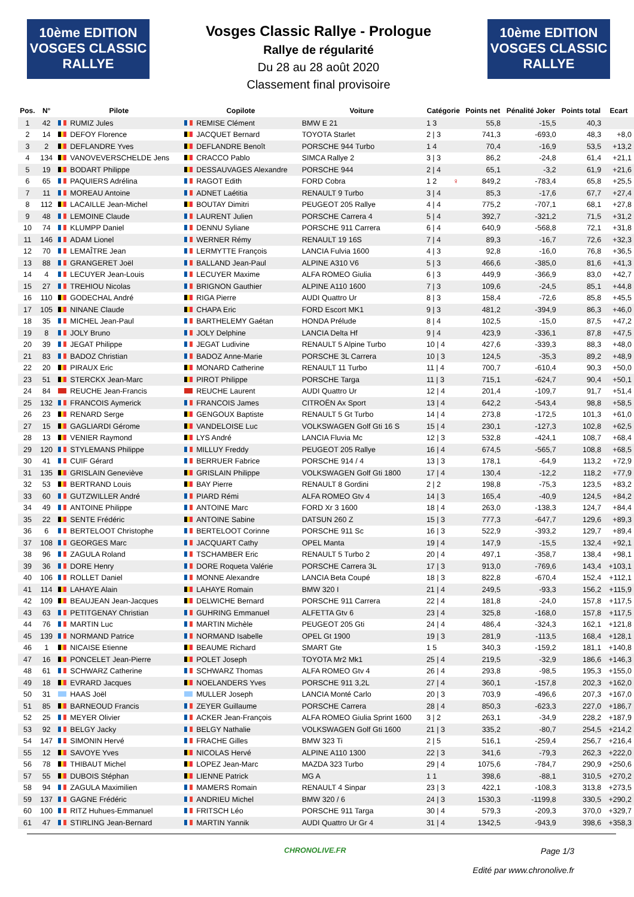10ème EDITION
VOSGES CLASSIC
RALLYE
Vosges Classic Rallye - Prologue
Rallye de régularité
Du 28 au 28 août 2020
Classement final provisoire
10ème EDITION
VOSGES CLASSIC
RALLYE
| Pos. | N° | Pilote | Copilote | Voiture | Catégorie | | Points net | Pénalité Joker | Points total | Ecart |
| --- | --- | --- | --- | --- | --- | --- | --- | --- | --- | --- |
| 1 | 42 | RUMIZ Jules | REMISE Clément | BMW E 21 | 1 3 | | 55,8 | -15,5 | 40,3 | |
| 2 | 14 | DEFOY Florence | JACQUET Bernard | TOYOTA Starlet | 2 / 3 | | 741,3 | -693,0 | 48,3 | +8,0 |
| 3 | 2 | DEFLANDRE Yves | DEFLANDRE Benoît | PORSCHE 944 Turbo | 1 4 | | 70,4 | -16,9 | 53,5 | +13,2 |
| 4 | 134 | VANOVEVERSCHELDE Jens | CRACCO Pablo | SIMCA Rallye 2 | 3 / 3 | | 86,2 | -24,8 | 61,4 | +21,1 |
| 5 | 19 | BODART Philippe | DESSAUVAGES Alexandre | PORSCHE 944 | 2 / 4 | | 65,1 | -3,2 | 61,9 | +21,6 |
| 6 | 65 | PAQUIERS Adrélina | RAGOT Edith | FORD Cobra | 1 2 | ♀ | 849,2 | -783,4 | 65,8 | +25,5 |
| 7 | 11 | MOREAU Antoine | ADNET Laétitia | RENAULT 9 Turbo | 3 / 4 | | 85,3 | -17,6 | 67,7 | +27,4 |
| 8 | 112 | LACAILLE Jean-Michel | BOUTAY Dimitri | PEUGEOT 205 Rallye | 4 / 4 | | 775,2 | -707,1 | 68,1 | +27,8 |
| 9 | 48 | LEMOINE Claude | LAURENT Julien | PORSCHE Carrera 4 | 5 / 4 | | 392,7 | -321,2 | 71,5 | +31,2 |
| 10 | 74 | KLUMPP Daniel | DENNU Syliane | PORSCHE 911 Carrera | 6 / 4 | | 640,9 | -568,8 | 72,1 | +31,8 |
| 11 | 146 | ADAM Lionel | WERNER Rémy | RENAULT 19 16S | 7 / 4 | | 89,3 | -16,7 | 72,6 | +32,3 |
| 12 | 70 | LEMAÎTRE Jean | LERMYTTE François | LANCIA Fulvia 1600 | 4 / 3 | | 92,8 | -16,0 | 76,8 | +36,5 |
| 13 | 88 | GRANGERET Joël | BALLAND Jean-Paul | ALPINE A310 V6 | 5 / 3 | | 466,6 | -385,0 | 81,6 | +41,3 |
| 14 | 4 | LECUYER Jean-Louis | LECUYER Maxime | ALFA ROMEO Giulia | 6 / 3 | | 449,9 | -366,9 | 83,0 | +42,7 |
| 15 | 27 | TREHIOU Nicolas | BRIGNON Gauthier | ALPINE A110 1600 | 7 / 3 | | 109,6 | -24,5 | 85,1 | +44,8 |
| 16 | 110 | GODECHAL André | RIGA Pierre | AUDI Quattro Ur | 8 / 3 | | 158,4 | -72,6 | 85,8 | +45,5 |
| 17 | 105 | NINANE Claude | CHAPA Eric | FORD Escort MK1 | 9 / 3 | | 481,2 | -394,9 | 86,3 | +46,0 |
| 18 | 35 | MICHEL Jean-Paul | BARTHELEMY Gaétan | HONDA Prélude | 8 / 4 | | 102,5 | -15,0 | 87,5 | +47,2 |
| 19 | 8 | JOLY Bruno | JOLY Delphine | LANCIA Delta Hf | 9 / 4 | | 423,9 | -336,1 | 87,8 | +47,5 |
| 20 | 39 | JEGAT Philippe | JEGAT Ludivine | RENAULT 5 Alpine Turbo | 10 / 4 | | 427,6 | -339,3 | 88,3 | +48,0 |
| 21 | 83 | BADOZ Christian | BADOZ Anne-Marie | PORSCHE 3L Carrera | 10 / 3 | | 124,5 | -35,3 | 89,2 | +48,9 |
| 22 | 20 | PIRAUX Eric | MONARD Catherine | RENAULT 11 Turbo | 11 / 4 | | 700,7 | -610,4 | 90,3 | +50,0 |
| 23 | 51 | STERCKX Jean-Marc | PIROT Philippe | PORSCHE Targa | 11 / 3 | | 715,1 | -624,7 | 90,4 | +50,1 |
| 24 | 84 | REUCHE Jean-Francis | REUCHE Laurent | AUDI Quattro Ur | 12 / 4 | | 201,4 | -109,7 | 91,7 | +51,4 |
| 25 | 132 | FRANCOIS Aymerick | FRANCOIS James | CITROËN Ax Sport | 13 / 4 | | 642,2 | -543,4 | 98,8 | +58,5 |
| 26 | 23 | RENARD Serge | GENGOUX Baptiste | RENAULT 5 Gt Turbo | 14 / 4 | | 273,8 | -172,5 | 101,3 | +61,0 |
| 27 | 15 | GAGLIARDI Gérome | VANDELOISE Luc | VOLKSWAGEN Golf Gti 16 S | 15 / 4 | | 230,1 | -127,3 | 102,8 | +62,5 |
| 28 | 13 | VENIER Raymond | LYS André | LANCIA Fluvia Mc | 12 / 3 | | 532,8 | -424,1 | 108,7 | +68,4 |
| 29 | 120 | STYLEMANS Philippe | MILLUY Freddy | PEUGEOT 205 Rallye | 16 / 4 | | 674,5 | -565,7 | 108,8 | +68,5 |
| 30 | 41 | CUIF Gérard | BERRUER Fabrice | PORSCHE 914 / 4 | 13 / 3 | | 178,1 | -64,9 | 113,2 | +72,9 |
| 31 | 135 | GRISLAIN Geneviève | GRISLAIN Philippe | VOLKSWAGEN Golf Gti 1800 | 17 / 4 | | 130,4 | -12,2 | 118,2 | +77,9 |
| 32 | 53 | BERTRAND Louis | BAY Pierre | RENAULT 8 Gordini | 2 / 2 | | 198,8 | -75,3 | 123,5 | +83,2 |
| 33 | 60 | GUTZWILLER André | PIARD Rémi | ALFA ROMEO Gtv 4 | 14 / 3 | | 165,4 | -40,9 | 124,5 | +84,2 |
| 34 | 49 | ANTOINE Philippe | ANTOINE Marc | FORD Xr 3 1600 | 18 / 4 | | 263,0 | -138,3 | 124,7 | +84,4 |
| 35 | 22 | SENTE Frédéric | ANTOINE Sabine | DATSUN 260 Z | 15 / 3 | | 777,3 | -647,7 | 129,6 | +89,3 |
| 36 | 6 | BERTELOOT Christophe | BERTELOOT Corinne | PORSCHE 911 Sc | 16 / 3 | | 522,9 | -393,2 | 129,7 | +89,4 |
| 37 | 108 | GEORGES Marc | JACQUART Cathy | OPEL Manta | 19 / 4 | | 147,9 | -15,5 | 132,4 | +92,1 |
| 38 | 96 | ZAGULA Roland | TSCHAMBER Eric | RENAULT 5 Turbo 2 | 20 / 4 | | 497,1 | -358,7 | 138,4 | +98,1 |
| 39 | 36 | DORE Henry | DORE Roqueta Valérie | PORSCHE Carrera 3L | 17 / 3 | | 913,0 | -769,6 | 143,4 | +103,1 |
| 40 | 106 | ROLLET Daniel | MONNE Alexandre | LANCIA Beta Coupé | 18 / 3 | | 822,8 | -670,4 | 152,4 | +112,1 |
| 41 | 114 | LAHAYE Alain | LAHAYE Romain | BMW 320 I | 21 / 4 | | 249,5 | -93,3 | 156,2 | +115,9 |
| 42 | 109 | BEAUJEAN Jean-Jacques | DELWICHE Bernard | PORSCHE 911 Carrera | 22 / 4 | | 181,8 | -24,0 | 157,8 | +117,5 |
| 43 | 63 | PETITGENAY Christian | GUHRING Emmanuel | ALFETTA Gtv 6 | 23 / 4 | | 325,8 | -168,0 | 157,8 | +117,5 |
| 44 | 76 | MARTIN Luc | MARTIN Michèle | PEUGEOT 205 Gti | 24 / 4 | | 486,4 | -324,3 | 162,1 | +121,8 |
| 45 | 139 | NORMAND Patrice | NORMAND Isabelle | OPEL Gt 1900 | 19 / 3 | | 281,9 | -113,5 | 168,4 | +128,1 |
| 46 | 1 | NICAISE Etienne | BEAUME Richard | SMART Gte | 1 5 | | 340,3 | -159,2 | 181,1 | +140,8 |
| 47 | 16 | PONCELET Jean-Pierre | POLET Joseph | TOYOTA Mr2 Mk1 | 25 / 4 | | 219,5 | -32,9 | 186,6 | +146,3 |
| 48 | 61 | SCHWARZ Catherine | SCHWARZ Thomas | ALFA ROMEO Gtv 4 | 26 / 4 | | 293,8 | -98,5 | 195,3 | +155,0 |
| 49 | 18 | EVRARD Jacques | NOELANDERS Yves | PORSCHE 911 3,2L | 27 / 4 | | 360,1 | -157,8 | 202,3 | +162,0 |
| 50 | 31 | HAAS Joël | MULLER Joseph | LANCIA Monté Carlo | 20 / 3 | | 703,9 | -496,6 | 207,3 | +167,0 |
| 51 | 85 | BARNEOUD Francis | ZEYER Guillaume | PORSCHE Carrera | 28 / 4 | | 850,3 | -623,3 | 227,0 | +186,7 |
| 52 | 25 | MEYER Olivier | ACKER Jean-François | ALFA ROMEO Giulia Sprint 1600 | 3 / 2 | | 263,1 | -34,9 | 228,2 | +187,9 |
| 53 | 92 | BELGY Jacky | BELGY Nathalie | VOLKSWAGEN Golf Gti 1600 | 21 / 3 | | 335,2 | -80,7 | 254,5 | +214,2 |
| 54 | 147 | SIMONIN Hervé | FRACHE Gilles | BMW 323 Ti | 2 / 5 | | 516,1 | -259,4 | 256,7 | +216,4 |
| 55 | 12 | SAVOYE Yves | NICOLAS Hervé | ALPINE A110 1300 | 22 / 3 | | 341,6 | -79,3 | 262,3 | +222,0 |
| 56 | 78 | THIBAUT Michel | LOPEZ Jean-Marc | MAZDA 323 Turbo | 29 / 4 | | 1075,6 | -784,7 | 290,9 | +250,6 |
| 57 | 55 | DUBOIS Stéphan | LIENNE Patrick | MG A | 1 1 | | 398,6 | -88,1 | 310,5 | +270,2 |
| 58 | 94 | ZAGULA Maximilien | MAMERS Romain | RENAULT 4 Sinpar | 23 / 3 | | 422,1 | -108,3 | 313,8 | +273,5 |
| 59 | 137 | GAGNE Frédéric | ANDRIEU Michel | BMW 320 / 6 | 24 / 3 | | 1530,3 | -1199,8 | 330,5 | +290,2 |
| 60 | 100 | RITZ Huhues-Emmanuel | FRITSCH Léo | PORSCHE 911 Targa | 30 / 4 | | 579,3 | -209,3 | 370,0 | +329,7 |
| 61 | 47 | STIRLING Jean-Bernard | MARTIN Yannik | AUDI Quattro Ur Gr 4 | 31 / 4 | | 1342,5 | -943,9 | 398,6 | +358,3 |
CHRONOLIVE.FR Page 1/3
Edité par www.chronolive.fr